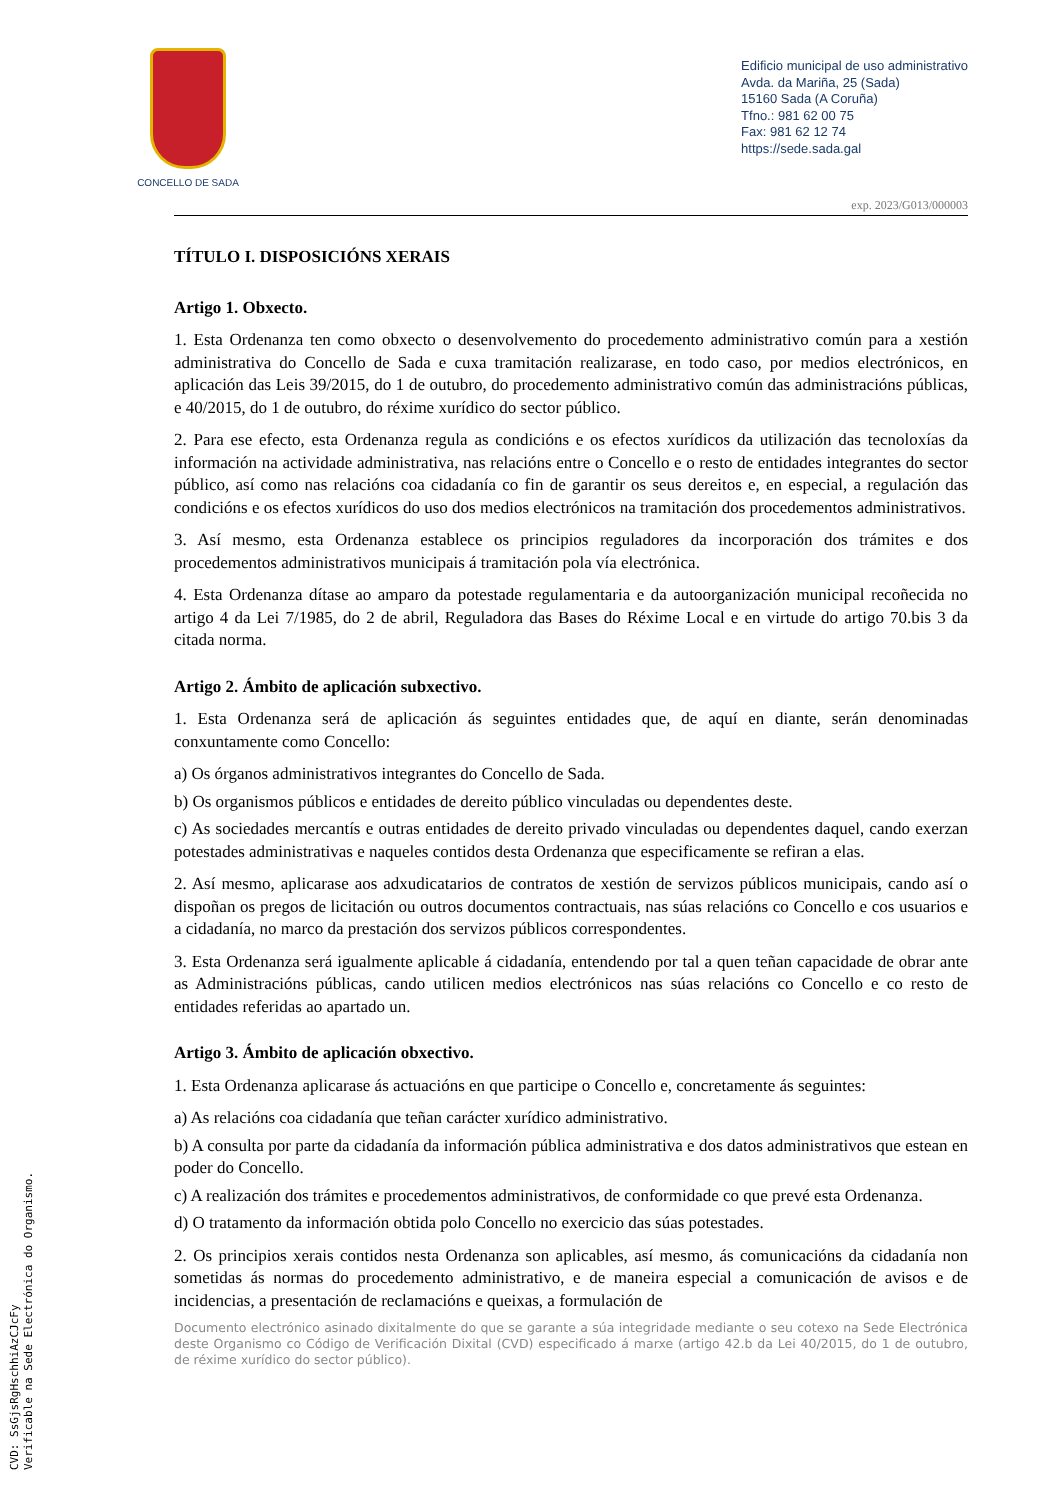CONCELLO DE SADA
Edificio municipal de uso administrativo
Avda. da Mariña, 25 (Sada)
15160 Sada (A Coruña)
Tfno.: 981 62 00 75
Fax: 981 62 12 74
https://sede.sada.gal
exp. 2023/G013/000003
TÍTULO I. DISPOSICIÓNS XERAIS
Artigo 1. Obxecto.
1. Esta Ordenanza ten como obxecto o desenvolvemento do procedemento administrativo común para a xestión administrativa do Concello de Sada e cuxa tramitación realizarase, en todo caso, por medios electrónicos, en aplicación das Leis 39/2015, do 1 de outubro, do procedemento administrativo común das administracións públicas, e 40/2015, do 1 de outubro, do réxime xurídico do sector público.
2. Para ese efecto, esta Ordenanza regula as condicións e os efectos xurídicos da utilización das tecnoloxías da información na actividade administrativa, nas relacións entre o Concello e o resto de entidades integrantes do sector público, así como nas relacións coa cidadanía co fin de garantir os seus dereitos e, en especial, a regulación das condicións e os efectos xurídicos do uso dos medios electrónicos na tramitación dos procedementos administrativos.
3. Así mesmo, esta Ordenanza establece os principios reguladores da incorporación dos trámites e dos procedementos administrativos municipais á tramitación pola vía electrónica.
4. Esta Ordenanza dítase ao amparo da potestade regulamentaria e da autoorganización municipal recoñecida no artigo 4 da Lei 7/1985, do 2 de abril, Reguladora das Bases do Réxime Local e en virtude do artigo 70.bis 3 da citada norma.
Artigo 2. Ámbito de aplicación subxectivo.
1. Esta Ordenanza será de aplicación ás seguintes entidades que, de aquí en diante, serán denominadas conxuntamente como Concello:
a) Os órganos administrativos integrantes do Concello de Sada.
b) Os organismos públicos e entidades de dereito público vinculadas ou dependentes deste.
c) As sociedades mercantís e outras entidades de dereito privado vinculadas ou dependentes daquel, cando exerzan potestades administrativas e naqueles contidos desta Ordenanza que especificamente se refiran a elas.
2. Así mesmo, aplicarase aos adxudicatarios de contratos de xestión de servizos públicos municipais, cando así o dispoñan os pregos de licitación ou outros documentos contractuais, nas súas relacións co Concello e cos usuarios e a cidadanía, no marco da prestación dos servizos públicos correspondentes.
3. Esta Ordenanza será igualmente aplicable á cidadanía, entendendo por tal a quen teñan capacidade de obrar ante as Administracións públicas, cando utilicen medios electrónicos nas súas relacións co Concello e co resto de entidades referidas ao apartado un.
Artigo 3. Ámbito de aplicación obxectivo.
1. Esta Ordenanza aplicarase ás actuacións en que participe o Concello e, concretamente ás seguintes:
a) As relacións coa cidadanía que teñan carácter xurídico administrativo.
b) A consulta por parte da cidadanía da información pública administrativa e dos datos administrativos que estean en poder do Concello.
c) A realización dos trámites e procedementos administrativos, de conformidade co que prevé esta Ordenanza.
d) O tratamento da información obtida polo Concello no exercicio das súas potestades.
2. Os principios xerais contidos nesta Ordenanza son aplicables, así mesmo, ás comunicacións da cidadanía non sometidas ás normas do procedemento administrativo, e de maneira especial a comunicación de avisos e de incidencias, a presentación de reclamacións e queixas, a formulación de
Documento electrónico asinado dixitalmente do que se garante a súa integridade mediante o seu cotexo na Sede Electrónica deste Organismo co Código de Verificación Dixital (CVD) especificado á marxe (artigo 42.b da Lei 40/2015, do 1 de outubro, de réxime xurídico do sector público).
CVD: SsGjsRgHschhiAzCJcFy
Verificable na Sede Electrónica do Organismo.